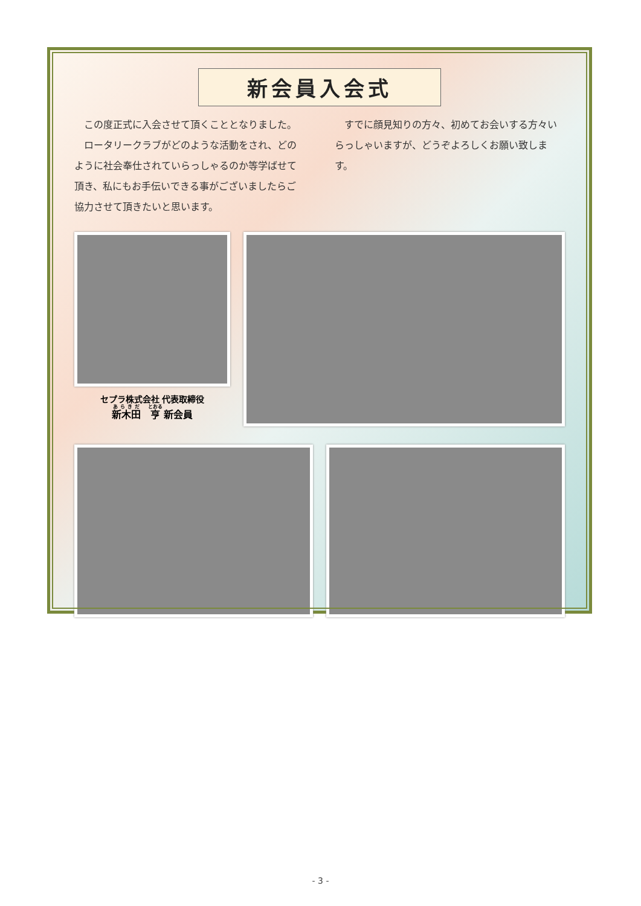新会員入会式
この度正式に入会させて頂くこととなりました。
ロータリークラブがどのような活動をされ、どのように社会奉仕されていらっしゃるのか等学ばせて頂き、私にもお手伝いできる事がございましたらご協力させて頂きたいと思います。
すでに顔見知りの方々、初めてお会いする方々いらっしゃいますが、どうぞよろしくお願い致します。
セプラ株式会社 代表取締役
新木田　亨 新会員
- 3 -